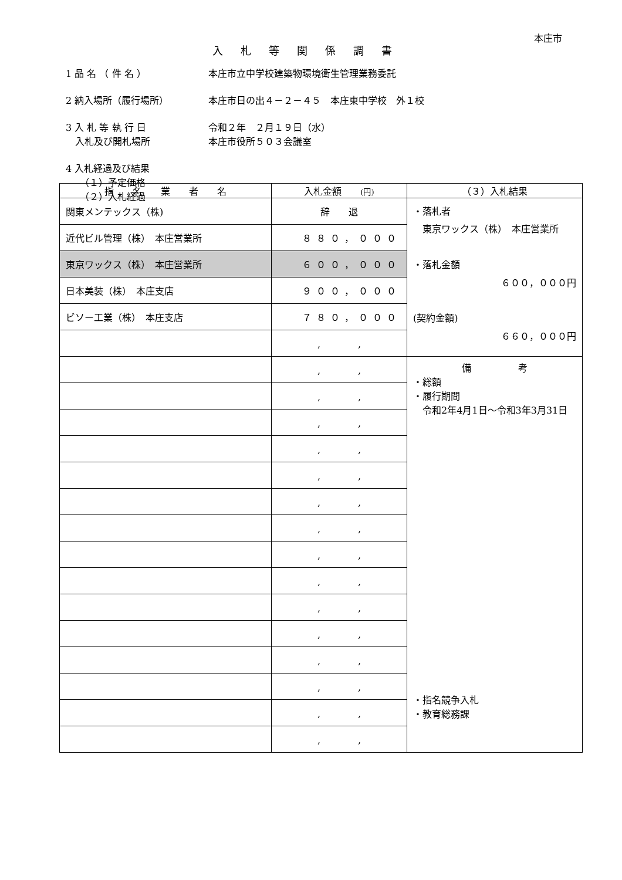本庄市
入札等関係調書
1 品 名 （ 件 名 ） 本庄市立中学校建築物環境衛生管理業務委託
2 納入場所（履行場所） 本庄市日の出４－２－４５　本庄東中学校　外１校
3 入 札 等 執 行 日 令和２年　２月１９日（水）
　入札及び開札場所 本庄市役所５０３会議室
4 入札経過及び結果
　　（１）予定価格
　　（２）入札経過
| 指 名 業 者 名 | 入札金額 (円) | （３）入札結果 |
| --- | --- | --- |
| 関東メンテックス（株) | 辞 退 | ・落札者 東京ワックス（株） 本庄営業所 ・落札金額 ６００，０００円 (契約金額) ６６０，０００円 |
| 近代ビル管理（株） 本庄営業所 | ８８０，０００ | |
| 東京ワックス（株） 本庄営業所 | ６００，０００ | |
| 日本美装（株） 本庄支店 | ９００，０００ | |
| ビソー工業（株） 本庄支店 | ７８０，０００ | |
| | , , | |
| | , , | 備 考 ・総額 ・履行期間 令和2年4月1日～令和3年3月31日 ・指名競争入札 ・教育総務課 |
| | , , | |
| | , , | |
| | , , | |
| | , , | |
| | , , | |
| | , , | |
| | , , | |
| | , , | |
| | , , | |
| | , , | |
| | , , | |
| | , , | |
| | , , | |
| | , , | |